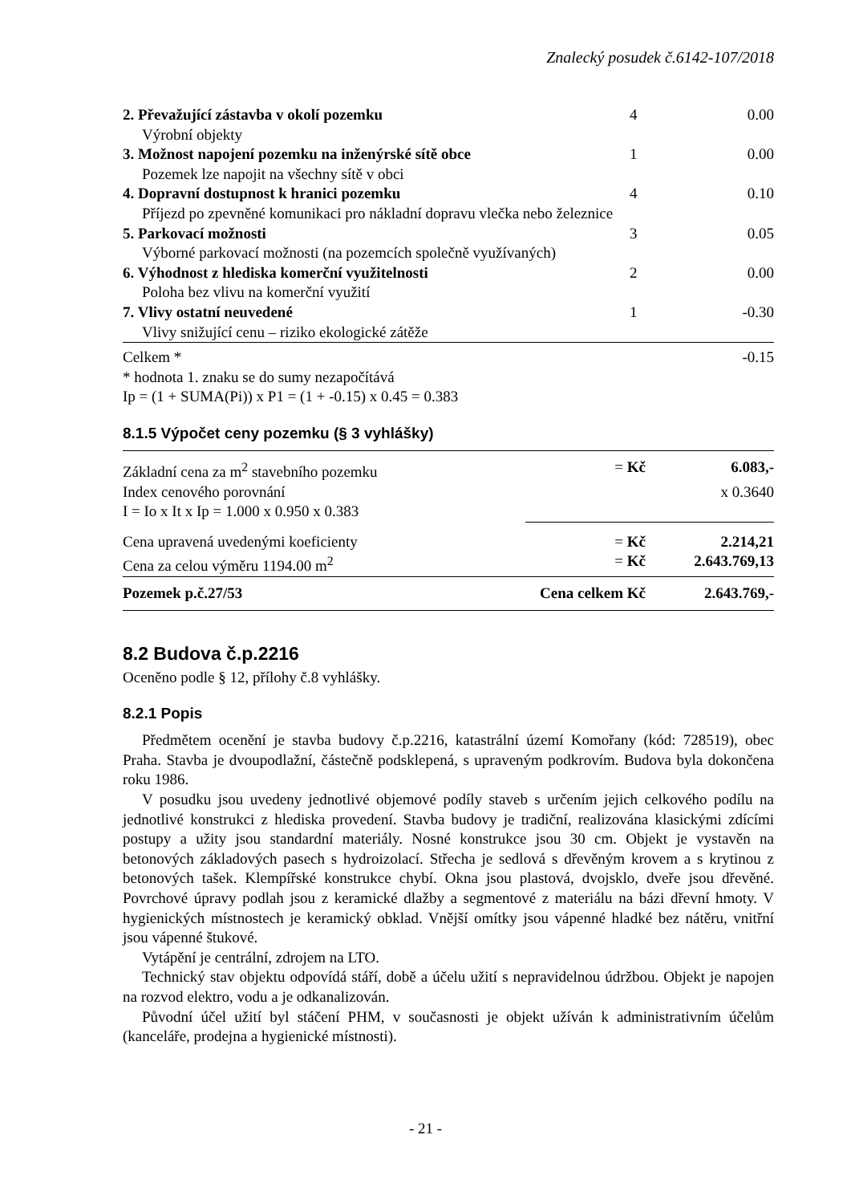Znalecký posudek č.6142-107/2018
| 2. Převažující zástavba v okolí pozemku | 4 | 0.00 |
| Výrobní objekty | | |
| 3. Možnost napojení pozemku na inženýrské sítě obce | 1 | 0.00 |
| Pozemek lze napojit na všechny sítě v obci | | |
| 4. Dopravní dostupnost k hranici pozemku | 4 | 0.10 |
| Příjezd po zpevněné komunikaci pro nákladní dopravu vlečka nebo železnice | | |
| 5. Parkovací možnosti | 3 | 0.05 |
| Výborné parkovací možnosti (na pozemcích společně využívaných) | | |
| 6. Výhodnost z hlediska komerční využitelnosti | 2 | 0.00 |
| Poloha bez vlivu na komerční využití | | |
| 7. Vlivy ostatní neuvedené | 1 | -0.30 |
| Vlivy snižující cenu – riziko ekologické zátěže | | |
| Celkem * | | -0.15 |
| * hodnota 1. znaku se do sumy nezapočítává | | |
| Ip = (1 + SUMA(Pi)) x P1 = (1 + -0.15) x 0.45 = 0.383 | | |
8.1.5 Výpočet ceny pozemku (§ 3 vyhlášky)
| Základní cena za m<sup>2</sup> stavebního pozemku | = Kč | 6.083,- |
| Index cenového porovnání | | x 0.3640 |
| I = Io x It x Ip = 1.000 x 0.950 x 0.383 | | |
| Cena upravená uvedenými koeficienty | = Kč | 2.214,21 |
| Cena za celou výměru 1194.00 m<sup>2</sup> | = Kč | 2.643.769,13 |
| Pozemek p.č.27/53 | Cena celkem Kč | 2.643.769,- |
8.2 Budova č.p.2216
Oceněno podle § 12, přílohy č.8 vyhlášky.
8.2.1 Popis
Předmětem ocenění je stavba budovy č.p.2216, katastrální území Komořany (kód: 728519), obec Praha. Stavba je dvoupodlažní, částečně podsklepená, s upraveným podkrovím. Budova byla dokončena roku 1986.
V posudku jsou uvedeny jednotlivé objemové podíly staveb s určením jejich celkového podílu na jednotlivé konstrukci z hlediska provedení. Stavba budovy je tradiční, realizována klasickými zdícími postupy a užity jsou standardní materiály. Nosné konstrukce jsou 30 cm. Objekt je vystavěn na betonových základových pasech s hydroizolací. Střecha je sedlová s dřevěným krovem a s krytinou z betonových tašek. Klempířské konstrukce chybí. Okna jsou plastová, dvojsklo, dveře jsou dřevěné. Povrchové úpravy podlah jsou z keramické dlažby a segmentové z materiálu na bázi dřevní hmoty. V hygienických místnostech je keramický obklad. Vnější omítky jsou vápenné hladké bez nátěru, vnitřní jsou vápenné štukové.
Vytápění je centrální, zdrojem na LTO.
Technický stav objektu odpovídá stáří, době a účelu užití s nepravidelnou údržbou. Objekt je napojen na rozvod elektro, vodu a je odkanalizován.
Původní účel užití byl stáčení PHM, v současnosti je objekt užíván k administrativním účelům (kanceláře, prodejna a hygienické místnosti).
- 21 -